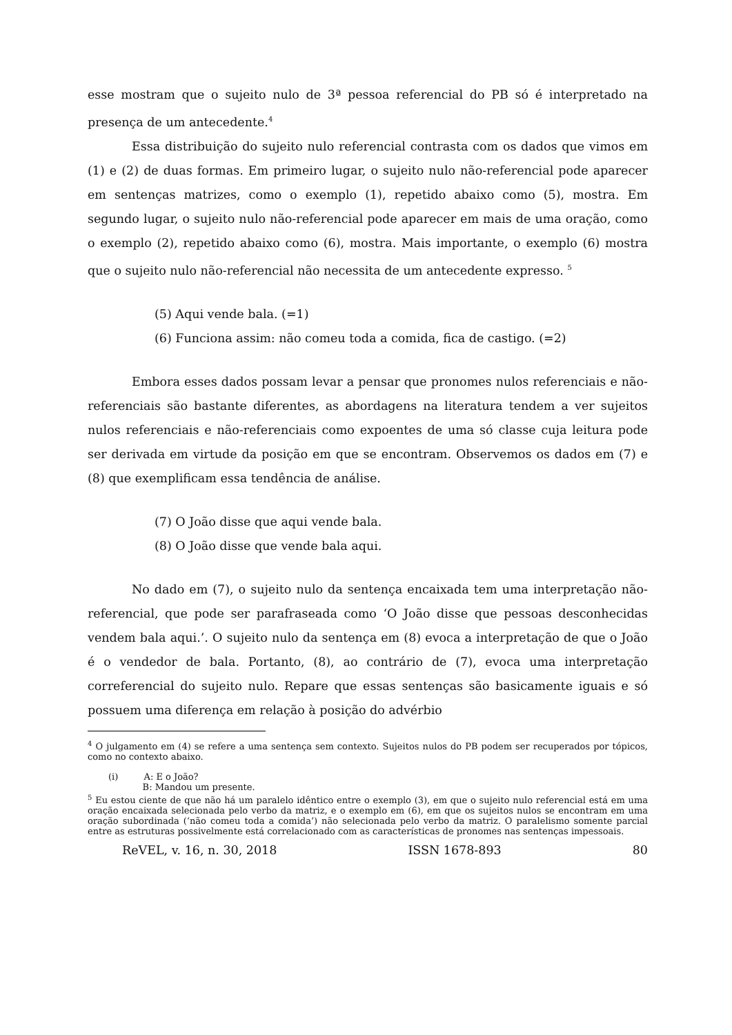esse mostram que o sujeito nulo de 3ª pessoa referencial do PB só é interpretado na presença de um antecedente.<sup>4</sup>
Essa distribuição do sujeito nulo referencial contrasta com os dados que vimos em (1) e (2) de duas formas. Em primeiro lugar, o sujeito nulo não-referencial pode aparecer em sentenças matrizes, como o exemplo (1), repetido abaixo como (5), mostra. Em segundo lugar, o sujeito nulo não-referencial pode aparecer em mais de uma oração, como o exemplo (2), repetido abaixo como (6), mostra. Mais importante, o exemplo (6) mostra que o sujeito nulo não-referencial não necessita de um antecedente expresso. <sup>5</sup>
(5) Aqui vende bala. (=1)
(6) Funciona assim: não comeu toda a comida, fica de castigo. (=2)
Embora esses dados possam levar a pensar que pronomes nulos referenciais e não-referenciais são bastante diferentes, as abordagens na literatura tendem a ver sujeitos nulos referenciais e não-referenciais como expoentes de uma só classe cuja leitura pode ser derivada em virtude da posição em que se encontram. Observemos os dados em (7) e (8) que exemplificam essa tendência de análise.
(7) O João disse que aqui vende bala.
(8) O João disse que vende bala aqui.
No dado em (7), o sujeito nulo da sentença encaixada tem uma interpretação não-referencial, que pode ser parafraseada como ‘O João disse que pessoas desconhecidas vendem bala aqui.’. O sujeito nulo da sentença em (8) evoca a interpretação de que o João é o vendedor de bala. Portanto, (8), ao contrário de (7), evoca uma interpretação correferencial do sujeito nulo. Repare que essas sentenças são basicamente iguais e só possuem uma diferença em relação à posição do advérbio
<sup>4</sup> O julgamento em (4) se refere a uma sentença sem contexto. Sujeitos nulos do PB podem ser recuperados por tópicos, como no contexto abaixo.
(i) A: E o João?
B: Mandou um presente.
<sup>5</sup> Eu estou ciente de que não há um paralelo idêntico entre o exemplo (3), em que o sujeito nulo referencial está em uma oração encaixada selecionada pelo verbo da matriz, e o exemplo em (6), em que os sujeitos nulos se encontram em uma oração subordinada (‘não comeu toda a comida’) não selecionada pelo verbo da matriz. O paralelismo somente parcial entre as estruturas possivelmente está correlacionado com as características de pronomes nas sentenças impessoais.
ReVEL, v. 16, n. 30, 2018 ISSN 1678-893 80